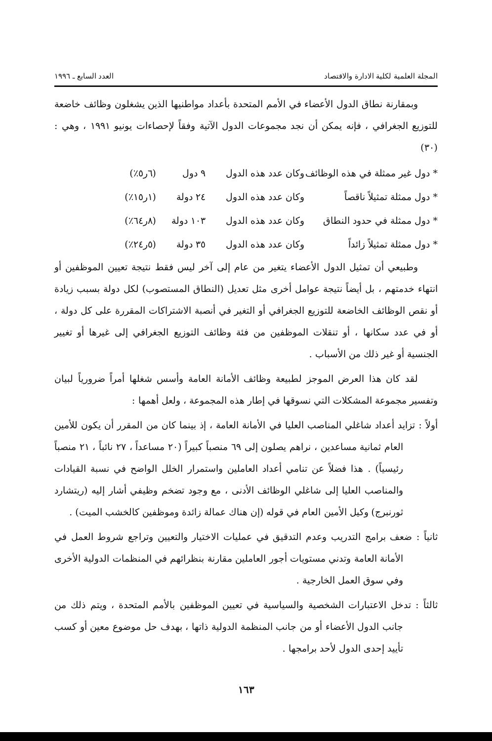المجلة العلمية لكلية الادارة والاقتصاد العدد السابع ـ ١٩٩٦
وبمقارنة نطاق الدول الأعضاء في الأمم المتحدة بأعداد مواطنيها الذين يشغلون وظائف خاضعة للتوزيع الجغرافي ، فإنه يمكن أن نجد مجموعات الدول الآتية وفقاً لإحصاءات يونيو ١٩٩١ ، وهي : (٣٠)
* دول غير ممثلة في هذه الوظائف وكان عدد هذه الدول ٩ دول (٦ر٥٪)
* دول ممثلة تمثيلاً ناقصاً وكان عدد هذه الدول ٢٤ دولة (١ر١٥٪)
* دول ممثلة في حدود النطاق وكان عدد هذه الدول ١٠٣ دولة (٨ر٦٤٪)
* دول ممثلة تمثيلاً زائداً وكان عدد هذه الدول ٣٥ دولة (٥ر٢٤٪)
وطبيعي أن تمثيل الدول الأعضاء يتغير من عام إلى آخر ليس فقط نتيجة تعيين الموظفين أو انتهاء خدمتهم ، بل أيضاً نتيجة عوامل أخرى مثل تعديل (النطاق المستصوب) لكل دولة بسبب زيادة أو نقص الوظائف الخاضعة للتوزيع الجغرافي أو التغير في أنصبة الاشتراكات المقررة على كل دولة ، أو في عدد سكانها ، أو تنقلات الموظفين من فئة وظائف التوزيع الجغرافي إلى غيرها أو تغيير الجنسية أو غير ذلك من الأسباب .
لقد كان هذا العرض الموجز لطبيعة وظائف الأمانة العامة وأسس شغلها أمراً ضرورياً لبيان وتفسير مجموعة المشكلات التي نسوقها في إطار هذه المجموعة ، ولعل أهمها :
أولاً : تزايد أعداد شاغلي المناصب العليا في الأمانة العامة ، إذ بينما كان من المقرر أن يكون للأمين العام ثمانية مساعدين ، نراهم يصلون إلى ٦٩ منصباً كبيراً (٢٠ مساعداً ، ٢٧ نائباً ، ٢١ منصباً رئيسياً) . هذا فضلاً عن تنامي أعداد العاملين واستمرار الخلل الواضح في نسبة القيادات والمناصب العليا إلى شاغلي الوظائف الأدنى ، مع وجود تضخم وظيفي أشار إليه (ريتشارد ثورنبرج) وكيل الأمين العام في قوله (إن هناك عمالة زائدة وموظفين كالخشب الميت) .
ثانياً : ضعف برامج التدريب وعدم التدقيق في عمليات الاختيار والتعيين وتراجع شروط العمل في الأمانة العامة وتدني مستويات أجور العاملين مقارنة بنظرائهم في المنظمات الدولية الأخرى وفي سوق العمل الخارجية .
ثالثاً : تدخل الاعتبارات الشخصية والسياسية في تعيين الموظفين بالأمم المتحدة ، ويتم ذلك من جانب الدول الأعضاء أو من جانب المنظمة الدولية ذاتها ، بهدف حل موضوع معين أو كسب تأييد إحدى الدول لأحد برامجها .
١٦٣